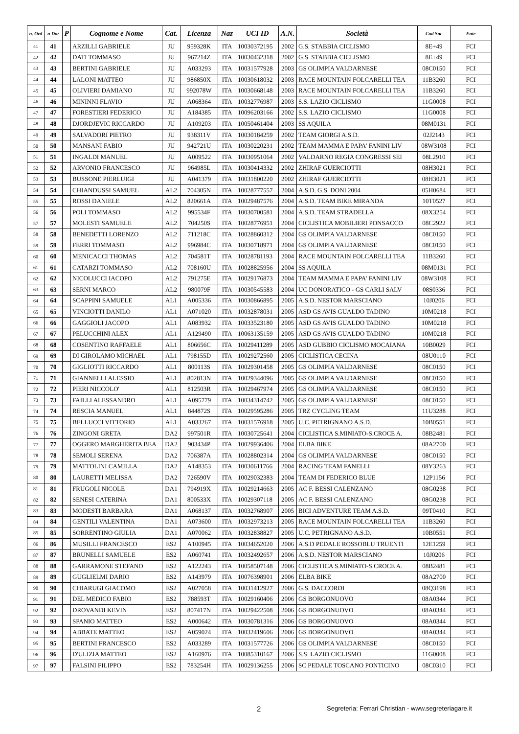| n. Ord | n Dor | P | Cognome e Nome | Cat. | Licenza | Naz | UCI ID | A.N. | Società | Cod Soc | Ente |
| --- | --- | --- | --- | --- | --- | --- | --- | --- | --- | --- | --- |
| 41 | 41 | | ARZILLI GABRIELE | JU | 959328K | ITA | 10030372195 | 2002 | G.S. STABBIA CICLISMO | 8E+49 | FCI |
| 42 | 42 | | DATI TOMMASO | JU | 967214Z | ITA | 10030432318 | 2002 | G.S. STABBIA CICLISMO | 8E+49 | FCI |
| 43 | 43 | | BERTINI GABRIELE | JU | A033293 | ITA | 10031577928 | 2003 | GS OLIMPIA VALDARNESE | 08C0150 | FCI |
| 44 | 44 | | LALONI MATTEO | JU | 986850X | ITA | 10030618032 | 2003 | RACE MOUNTAIN FOLCARELLI TEA | 11B3260 | FCI |
| 45 | 45 | | OLIVIERI DAMIANO | JU | 992078W | ITA | 10030668148 | 2003 | RACE MOUNTAIN FOLCARELLI TEA | 11B3260 | FCI |
| 46 | 46 | | MININNI FLAVIO | JU | A068364 | ITA | 10032776987 | 2003 | S.S. LAZIO CICLISMO | 11G0008 | FCI |
| 47 | 47 | | FORESTIERI FEDERICO | JU | A184385 | ITA | 10096203166 | 2002 | S.S. LAZIO CICLISMO | 11G0008 | FCI |
| 48 | 48 | | DJORDJEVIC RICCARDO | JU | A109203 | ITA | 10050461404 | 2003 | SS AQUILA | 08M0131 | FCI |
| 49 | 49 | | SALVADORI PIETRO | JU | 938311V | ITA | 10030184259 | 2002 | TEAM GIORGI A.S.D. | 02J2143 | FCI |
| 50 | 50 | | MANSANI FABIO | JU | 942721U | ITA | 10030220231 | 2002 | TEAM MAMMA E PAPA' FANINI LIV | 08W3108 | FCI |
| 51 | 51 | | INGALDI MANUEL | JU | A009522 | ITA | 10030951064 | 2002 | VALDARNO REGIA CONGRESSI SEI | 08L2910 | FCI |
| 52 | 52 | | ARVONIO FRANCESCO | JU | 964985L | ITA | 10030414332 | 2002 | ZHIRAF GUERCIOTTI | 08H3021 | FCI |
| 53 | 53 | | BUSSONE PIERLUIGI | JU | A041379 | ITA | 10031800220 | 2002 | ZHIRAF GUERCIOTTI | 08H3021 | FCI |
| 54 | 54 | | CHIANDUSSI SAMUEL | AL2 | 704305N | ITA | 10028777557 | 2004 | A.S.D. G.S. DONI 2004 | 05H0684 | FCI |
| 55 | 55 | | ROSSI DANIELE | AL2 | 820661A | ITA | 10029487576 | 2004 | A.S.D. TEAM BIKE MIRANDA | 10T0527 | FCI |
| 56 | 56 | | POLI TOMMASO | AL2 | 995534F | ITA | 10030700581 | 2004 | A.S.D. TEAM STRADELLA | 08X3254 | FCI |
| 57 | 57 | | MOLESTI SAMUELE | AL2 | 704250S | ITA | 10028776951 | 2004 | CICLISTICA MOBILIERI PONSACCO | 08C2922 | FCI |
| 58 | 58 | | BENEDETTI LORENZO | AL2 | 711218C | ITA | 10028860312 | 2004 | GS OLIMPIA VALDARNESE | 08C0150 | FCI |
| 59 | 59 | | FERRI TOMMASO | AL2 | 996984C | ITA | 10030718971 | 2004 | GS OLIMPIA VALDARNESE | 08C0150 | FCI |
| 60 | 60 | | MENICACCI THOMAS | AL2 | 704581T | ITA | 10028781193 | 2004 | RACE MOUNTAIN FOLCARELLI TEA | 11B3260 | FCI |
| 61 | 61 | | CATARZI TOMMASO | AL2 | 708160U | ITA | 10028825956 | 2004 | SS AQUILA | 08M0131 | FCI |
| 62 | 62 | | NICOLUCCI IACOPO | AL2 | 791275E | ITA | 10029176873 | 2004 | TEAM MAMMA E PAPA' FANINI LIV | 08W3108 | FCI |
| 63 | 63 | | SERNI MARCO | AL2 | 980079F | ITA | 10030545583 | 2004 | UC DONORATICO - GS CARLI SALV | 08S0336 | FCI |
| 64 | 64 | | SCAPPINI SAMUELE | AL1 | A005336 | ITA | 10030866895 | 2005 | A.S.D. NESTOR MARSCIANO | 10J0206 | FCI |
| 65 | 65 | | VINCIOTTI DANILO | AL1 | A071020 | ITA | 10032878031 | 2005 | ASD GS AVIS GUALDO TADINO | 10M0218 | FCI |
| 66 | 66 | | GAGGIOLI JACOPO | AL1 | A083932 | ITA | 10033523180 | 2005 | ASD GS AVIS GUALDO TADINO | 10M0218 | FCI |
| 67 | 67 | | PELUCCHINI ALEX | AL1 | A129490 | ITA | 10063135159 | 2005 | ASD GS AVIS GUALDO TADINO | 10M0218 | FCI |
| 68 | 68 | | COSENTINO RAFFAELE | AL1 | 806656C | ITA | 10029411289 | 2005 | ASD GUBBIO CICLISMO MOCAIANA | 10B0029 | FCI |
| 69 | 69 | | DI GIROLAMO MICHAEL | AL1 | 798155D | ITA | 10029272560 | 2005 | CICLISTICA CECINA | 08U0110 | FCI |
| 70 | 70 | | GIGLIOTTI RICCARDO | AL1 | 800113S | ITA | 10029301458 | 2005 | GS OLIMPIA VALDARNESE | 08C0150 | FCI |
| 71 | 71 | | GIANNELLI ALESSIO | AL1 | 802813N | ITA | 10029344096 | 2005 | GS OLIMPIA VALDARNESE | 08C0150 | FCI |
| 72 | 72 | | PIERI NICCOLO' | AL1 | 812503R | ITA | 10029467974 | 2005 | GS OLIMPIA VALDARNESE | 08C0150 | FCI |
| 73 | 73 | | FAILLI ALESSANDRO | AL1 | A095779 | ITA | 10034314742 | 2005 | GS OLIMPIA VALDARNESE | 08C0150 | FCI |
| 74 | 74 | | RESCIA MANUEL | AL1 | 844872S | ITA | 10029595286 | 2005 | TRZ CYCLING TEAM | 11U3288 | FCI |
| 75 | 75 | | BELLUCCI VITTORIO | AL1 | A033267 | ITA | 10031576918 | 2005 | U.C. PETRIGNANO A.S.D. | 10B0551 | FCI |
| 76 | 76 | | ZINGONI GRETA | DA2 | 997501R | ITA | 10030725641 | 2004 | CICLISTICA S.MINIATO-S.CROCE A. | 08B2481 | FCI |
| 77 | 77 | | OGGERO MARGHERITA BEA | DA2 | 903434P | ITA | 10029936406 | 2004 | ELBA BIKE | 08A2700 | FCI |
| 78 | 78 | | SEMOLI SERENA | DA2 | 706387A | ITA | 10028802314 | 2004 | GS OLIMPIA VALDARNESE | 08C0150 | FCI |
| 79 | 79 | | MATTOLINI CAMILLA | DA2 | A148353 | ITA | 10030611766 | 2004 | RACING TEAM FANELLI | 08Y3263 | FCI |
| 80 | 80 | | LAURETTI MELISSA | DA2 | 726590V | ITA | 10029032383 | 2004 | TEAM DI FEDERICO BLUE | 12P1156 | FCI |
| 81 | 81 | | FRUGOLI NICOLE | DA1 | 794919X | ITA | 10029214663 | 2005 | AC F. BESSI CALENZANO | 08G0238 | FCI |
| 82 | 82 | | SENESI CATERINA | DA1 | 800533X | ITA | 10029307118 | 2005 | AC F. BESSI CALENZANO | 08G0238 | FCI |
| 83 | 83 | | MODESTI BARBARA | DA1 | A068137 | ITA | 10032768907 | 2005 | BICI ADVENTURE TEAM A.S.D. | 09T0410 | FCI |
| 84 | 84 | | GENTILI VALENTINA | DA1 | A073600 | ITA | 10032973213 | 2005 | RACE MOUNTAIN FOLCARELLI TEA | 11B3260 | FCI |
| 85 | 85 | | SORRENTINO GIULIA | DA1 | A070062 | ITA | 10032838827 | 2005 | U.C. PETRIGNANO A.S.D. | 10B0551 | FCI |
| 86 | 86 | | MUSILLI FRANCESCO | ES2 | A100945 | ITA | 10034652020 | 2006 | A.S.D PEDALE ROSSOBLU TRUENTI | 12E1259 | FCI |
| 87 | 87 | | BRUNELLI SAMUELE | ES2 | A060741 | ITA | 10032492657 | 2006 | A.S.D. NESTOR MARSCIANO | 10J0206 | FCI |
| 88 | 88 | | GARRAMONE STEFANO | ES2 | A122243 | ITA | 10058507148 | 2006 | CICLISTICA S.MINIATO-S.CROCE A. | 08B2481 | FCI |
| 89 | 89 | | GUGLIELMI DARIO | ES2 | A143979 | ITA | 10076398901 | 2006 | ELBA BIKE | 08A2700 | FCI |
| 90 | 90 | | CHIARUGI GIACOMO | ES2 | A027058 | ITA | 10031412927 | 2006 | G.S. DACCORDI | 08Q3198 | FCI |
| 91 | 91 | | DEL MEDICO FABIO | ES2 | 788593T | ITA | 10029160406 | 2006 | GS BORGONUOVO | 08A0344 | FCI |
| 92 | 92 | | DROVANDI KEVIN | ES2 | 807417N | ITA | 10029422508 | 2006 | GS BORGONUOVO | 08A0344 | FCI |
| 93 | 93 | | SPANIO MATTEO | ES2 | A000642 | ITA | 10030781316 | 2006 | GS BORGONUOVO | 08A0344 | FCI |
| 94 | 94 | | ABBATE MATTEO | ES2 | A059024 | ITA | 10032419606 | 2006 | GS BORGONUOVO | 08A0344 | FCI |
| 95 | 95 | | BERTINI FRANCESCO | ES2 | A033289 | ITA | 10031577726 | 2006 | GS OLIMPIA VALDARNESE | 08C0150 | FCI |
| 96 | 96 | | D'ULIZIA MATTEO | ES2 | A160976 | ITA | 10085310167 | 2006 | S.S. LAZIO CICLISMO | 11G0008 | FCI |
| 97 | 97 | | FALSINI FILIPPO | ES2 | 783254H | ITA | 10029136255 | 2006 | SC PEDALE TOSCANO PONTICINO | 08C0310 | FCI |
2 Segreteria: Ferrari Christian - www.segreteriagare.it